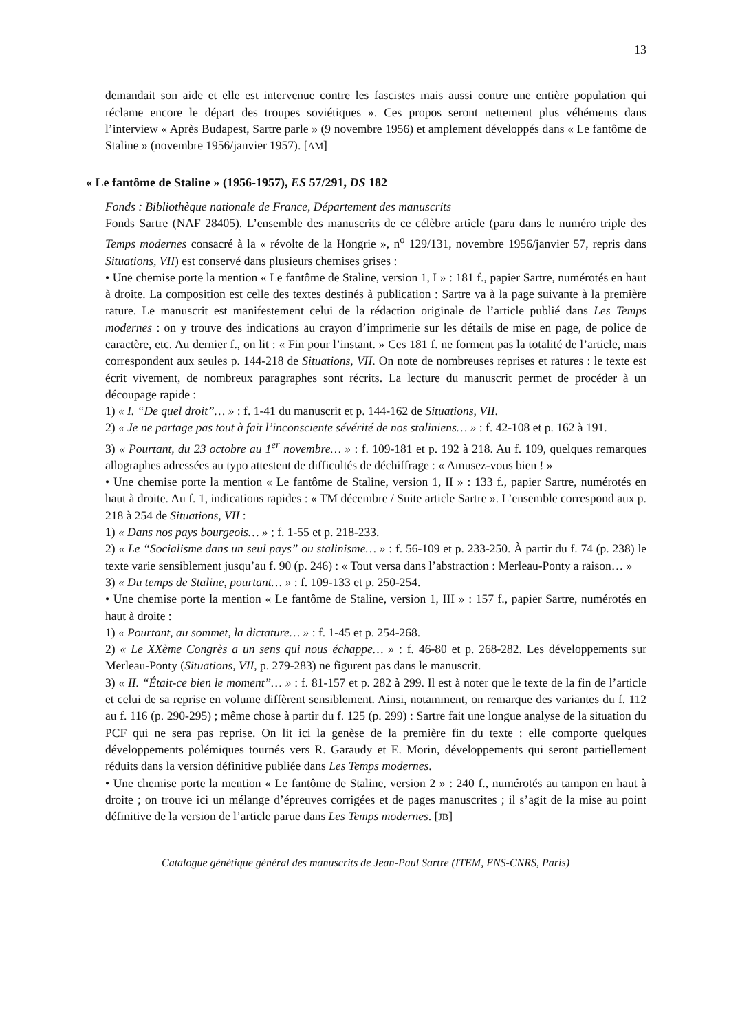13
demandait son aide et elle est intervenue contre les fascistes mais aussi contre une entière population qui réclame encore le départ des troupes soviétiques ». Ces propos seront nettement plus véhéments dans l’interview « Après Budapest, Sartre parle » (9 novembre 1956) et amplement développés dans « Le fantôme de Staline » (novembre 1956/janvier 1957). [AM]
« Le fantôme de Staline » (1956-1957), ES 57/291, DS 182
Fonds : Bibliothèque nationale de France, Département des manuscrits
Fonds Sartre (NAF 28405). L’ensemble des manuscrits de ce célèbre article (paru dans le numéro triple des Temps modernes consacré à la « révolte de la Hongrie », n<sup>o</sup> 129/131, novembre 1956/janvier 57, repris dans Situations, VII) est conservé dans plusieurs chemises grises :
• Une chemise porte la mention « Le fantôme de Staline, version 1, I » : 181 f., papier Sartre, numérotés en haut à droite. La composition est celle des textes destinés à publication : Sartre va à la page suivante à la première rature. Le manuscrit est manifestement celui de la rédaction originale de l’article publié dans Les Temps modernes : on y trouve des indications au crayon d’imprimerie sur les détails de mise en page, de police de caractère, etc. Au dernier f., on lit : « Fin pour l’instant. » Ces 181 f. ne forment pas la totalité de l’article, mais correspondent aux seules p. 144-218 de Situations, VII. On note de nombreuses reprises et ratures : le texte est écrit vivement, de nombreux paragraphes sont récrits. La lecture du manuscrit permet de procéder à un découpage rapide :
1) « I. “De quel droit”… » : f. 1-41 du manuscrit et p. 144-162 de Situations, VII.
2) « Je ne partage pas tout à fait l’inconsciente sévérité de nos staliniens… » : f. 42-108 et p. 162 à 191.
3) « Pourtant, du 23 octobre au 1<sup>er</sup> novembre… » : f. 109-181 et p. 192 à 218. Au f. 109, quelques remarques allographes adressées au typo attestent de difficultés de déchiffrage : « Amusez-vous bien ! »
• Une chemise porte la mention « Le fantôme de Staline, version 1, II » : 133 f., papier Sartre, numérotés en haut à droite. Au f. 1, indications rapides : « TM décembre / Suite article Sartre ». L’ensemble correspond aux p. 218 à 254 de Situations, VII :
1) « Dans nos pays bourgeois… » ; f. 1-55 et p. 218-233.
2) « Le “Socialisme dans un seul pays” ou stalinisme… » : f. 56-109 et p. 233-250. À partir du f. 74 (p. 238) le texte varie sensiblement jusqu’au f. 90 (p. 246) : « Tout versa dans l’abstraction : Merleau-Ponty a raison… »
3) « Du temps de Staline, pourtant… » : f. 109-133 et p. 250-254.
• Une chemise porte la mention « Le fantôme de Staline, version 1, III » : 157 f., papier Sartre, numérotés en haut à droite :
1) « Pourtant, au sommet, la dictature… » : f. 1-45 et p. 254-268.
2) « Le XXème Congrès a un sens qui nous échappe… » : f. 46-80 et p. 268-282. Les développements sur Merleau-Ponty (Situations, VII, p. 279-283) ne figurent pas dans le manuscrit.
3) « II. “Était-ce bien le moment”… » : f. 81-157 et p. 282 à 299. Il est à noter que le texte de la fin de l’article et celui de sa reprise en volume diffèrent sensiblement. Ainsi, notamment, on remarque des variantes du f. 112 au f. 116 (p. 290-295) ; même chose à partir du f. 125 (p. 299) : Sartre fait une longue analyse de la situation du PCF qui ne sera pas reprise. On lit ici la genèse de la première fin du texte : elle comporte quelques développements polémiques tournés vers R. Garaudy et E. Morin, développements qui seront partiellement réduits dans la version définitive publiée dans Les Temps modernes.
• Une chemise porte la mention « Le fantôme de Staline, version 2 » : 240 f., numérotés au tampon en haut à droite ; on trouve ici un mélange d’épreuves corrigées et de pages manuscrites ; il s’agit de la mise au point définitive de la version de l’article parue dans Les Temps modernes. [JB]
Catalogue génétique général des manuscrits de Jean-Paul Sartre (ITEM, ENS-CNRS, Paris)